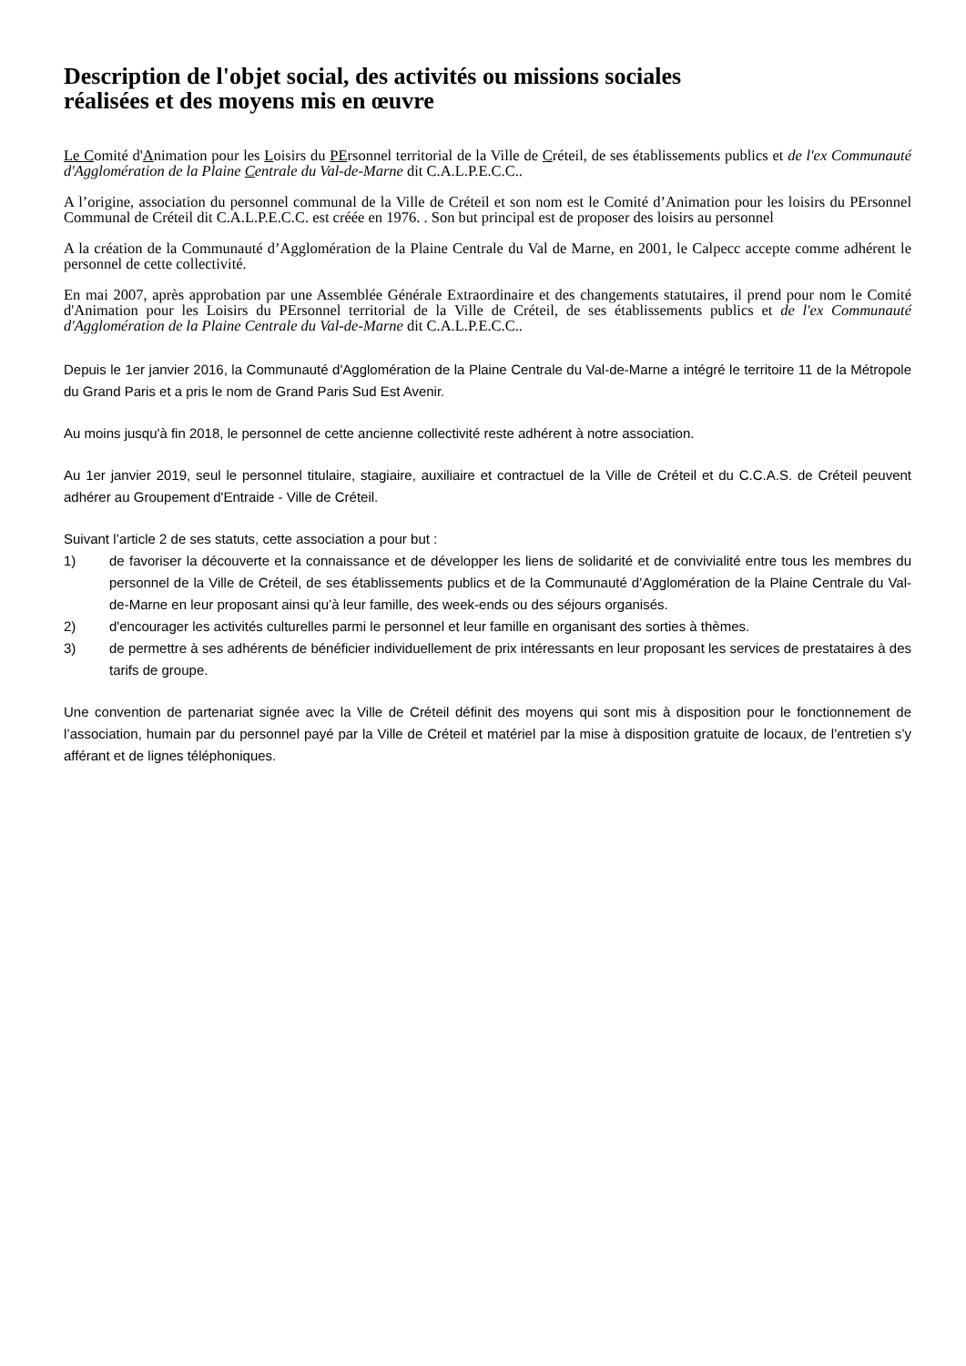Description de l'objet social, des activités ou missions sociales
réalisées et des moyens mis en œuvre
Le Comité d'Animation pour les Loisirs du PErsonnel territorial de la Ville de Créteil, de ses établissements publics et de l'ex Communauté d'Agglomération de la Plaine Centrale du Val-de-Marne dit C.A.L.P.E.C.C..
A l’origine, association du personnel communal de la Ville de Créteil et son nom est le Comité d’Animation pour les loisirs du PErsonnel Communal de Créteil dit C.A.L.P.E.C.C. est créée en 1976. . Son but principal est de proposer des loisirs au personnel
A la création de la Communauté d’Agglomération de la Plaine Centrale du Val de Marne, en 2001, le Calpecc accepte comme adhérent le personnel de cette collectivité.
En mai 2007, après approbation par une Assemblée Générale Extraordinaire et des changements statutaires, il prend pour nom le Comité d'Animation pour les Loisirs du PErsonnel territorial de la Ville de Créteil, de ses établissements publics et de l'ex Communauté d'Agglomération de la Plaine Centrale du Val-de-Marne dit C.A.L.P.E.C.C..
Depuis le 1er janvier 2016, la Communauté d'Agglomération de la Plaine Centrale du Val-de-Marne a intégré le territoire 11 de la Métropole du Grand Paris et a pris le nom de Grand Paris Sud Est Avenir.
Au moins jusqu'à fin 2018, le personnel de cette ancienne collectivité reste adhérent à notre association.
Au 1er janvier 2019, seul le personnel titulaire, stagiaire, auxiliaire et contractuel de la Ville de Créteil et du C.C.A.S. de Créteil peuvent adhérer au Groupement d'Entraide - Ville de Créteil.
Suivant l’article 2 de ses statuts, cette association a pour but :
1) de favoriser la découverte et la connaissance et de développer les liens de solidarité et de convivialité entre tous les membres du personnel de la Ville de Créteil, de ses établissements publics et de la Communauté d’Agglomération de la Plaine Centrale du Val-de-Marne en leur proposant ainsi qu’à leur famille, des week-ends ou des séjours organisés.
2) d'encourager les activités culturelles parmi le personnel et leur famille en organisant des sorties à thèmes.
3) de permettre à ses adhérents de bénéficier individuellement de prix intéressants en leur proposant les services de prestataires à des tarifs de groupe.
Une convention de partenariat signée avec la Ville de Créteil définit des moyens qui sont mis à disposition pour le fonctionnement de l’association, humain par du personnel payé par la Ville de Créteil et matériel par la mise à disposition gratuite de locaux, de l’entretien s’y afférant et de lignes téléphoniques.